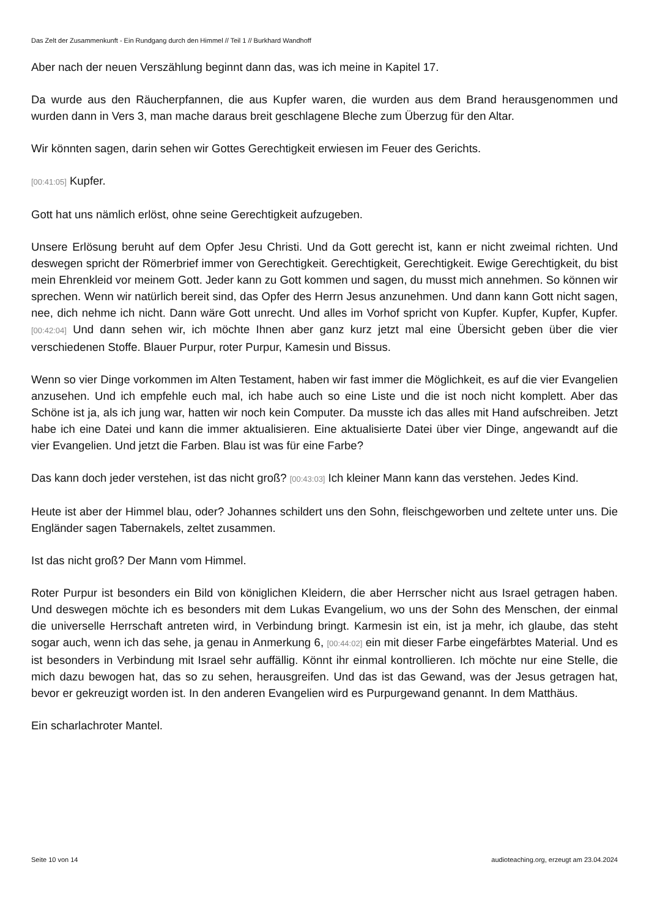Das Zelt der Zusammenkunft - Ein Rundgang durch den Himmel // Teil 1 // Burkhard Wandhoff
Aber nach der neuen Verszählung beginnt dann das, was ich meine in Kapitel 17.
Da wurde aus den Räucherpfannen, die aus Kupfer waren, die wurden aus dem Brand herausgenommen und wurden dann in Vers 3, man mache daraus breit geschlagene Bleche zum Überzug für den Altar.
Wir könnten sagen, darin sehen wir Gottes Gerechtigkeit erwiesen im Feuer des Gerichts.
[00:41:05] Kupfer.
Gott hat uns nämlich erlöst, ohne seine Gerechtigkeit aufzugeben.
Unsere Erlösung beruht auf dem Opfer Jesu Christi. Und da Gott gerecht ist, kann er nicht zweimal richten. Und deswegen spricht der Römerbrief immer von Gerechtigkeit. Gerechtigkeit, Gerechtigkeit. Ewige Gerechtigkeit, du bist mein Ehrenkleid vor meinem Gott. Jeder kann zu Gott kommen und sagen, du musst mich annehmen. So können wir sprechen. Wenn wir natürlich bereit sind, das Opfer des Herrn Jesus anzunehmen. Und dann kann Gott nicht sagen, nee, dich nehme ich nicht. Dann wäre Gott unrecht. Und alles im Vorhof spricht von Kupfer. Kupfer, Kupfer, Kupfer. [00:42:04] Und dann sehen wir, ich möchte Ihnen aber ganz kurz jetzt mal eine Übersicht geben über die vier verschiedenen Stoffe. Blauer Purpur, roter Purpur, Kamesin und Bissus.
Wenn so vier Dinge vorkommen im Alten Testament, haben wir fast immer die Möglichkeit, es auf die vier Evangelien anzusehen. Und ich empfehle euch mal, ich habe auch so eine Liste und die ist noch nicht komplett. Aber das Schöne ist ja, als ich jung war, hatten wir noch kein Computer. Da musste ich das alles mit Hand aufschreiben. Jetzt habe ich eine Datei und kann die immer aktualisieren. Eine aktualisierte Datei über vier Dinge, angewandt auf die vier Evangelien. Und jetzt die Farben. Blau ist was für eine Farbe?
Das kann doch jeder verstehen, ist das nicht groß? [00:43:03] Ich kleiner Mann kann das verstehen. Jedes Kind.
Heute ist aber der Himmel blau, oder? Johannes schildert uns den Sohn, fleischgeworben und zeltete unter uns. Die Engländer sagen Tabernakels, zeltet zusammen.
Ist das nicht groß? Der Mann vom Himmel.
Roter Purpur ist besonders ein Bild von königlichen Kleidern, die aber Herrscher nicht aus Israel getragen haben. Und deswegen möchte ich es besonders mit dem Lukas Evangelium, wo uns der Sohn des Menschen, der einmal die universelle Herrschaft antreten wird, in Verbindung bringt. Karmesin ist ein, ist ja mehr, ich glaube, das steht sogar auch, wenn ich das sehe, ja genau in Anmerkung 6, [00:44:02] ein mit dieser Farbe eingefärbtes Material. Und es ist besonders in Verbindung mit Israel sehr auffällig. Könnt ihr einmal kontrollieren. Ich möchte nur eine Stelle, die mich dazu bewogen hat, das so zu sehen, herausgreifen. Und das ist das Gewand, was der Jesus getragen hat, bevor er gekreuzigt worden ist. In den anderen Evangelien wird es Purpurgewand genannt. In dem Matthäus.
Ein scharlachroter Mantel.
Seite 10 von 14 audioteaching.org, erzeugt am 23.04.2024